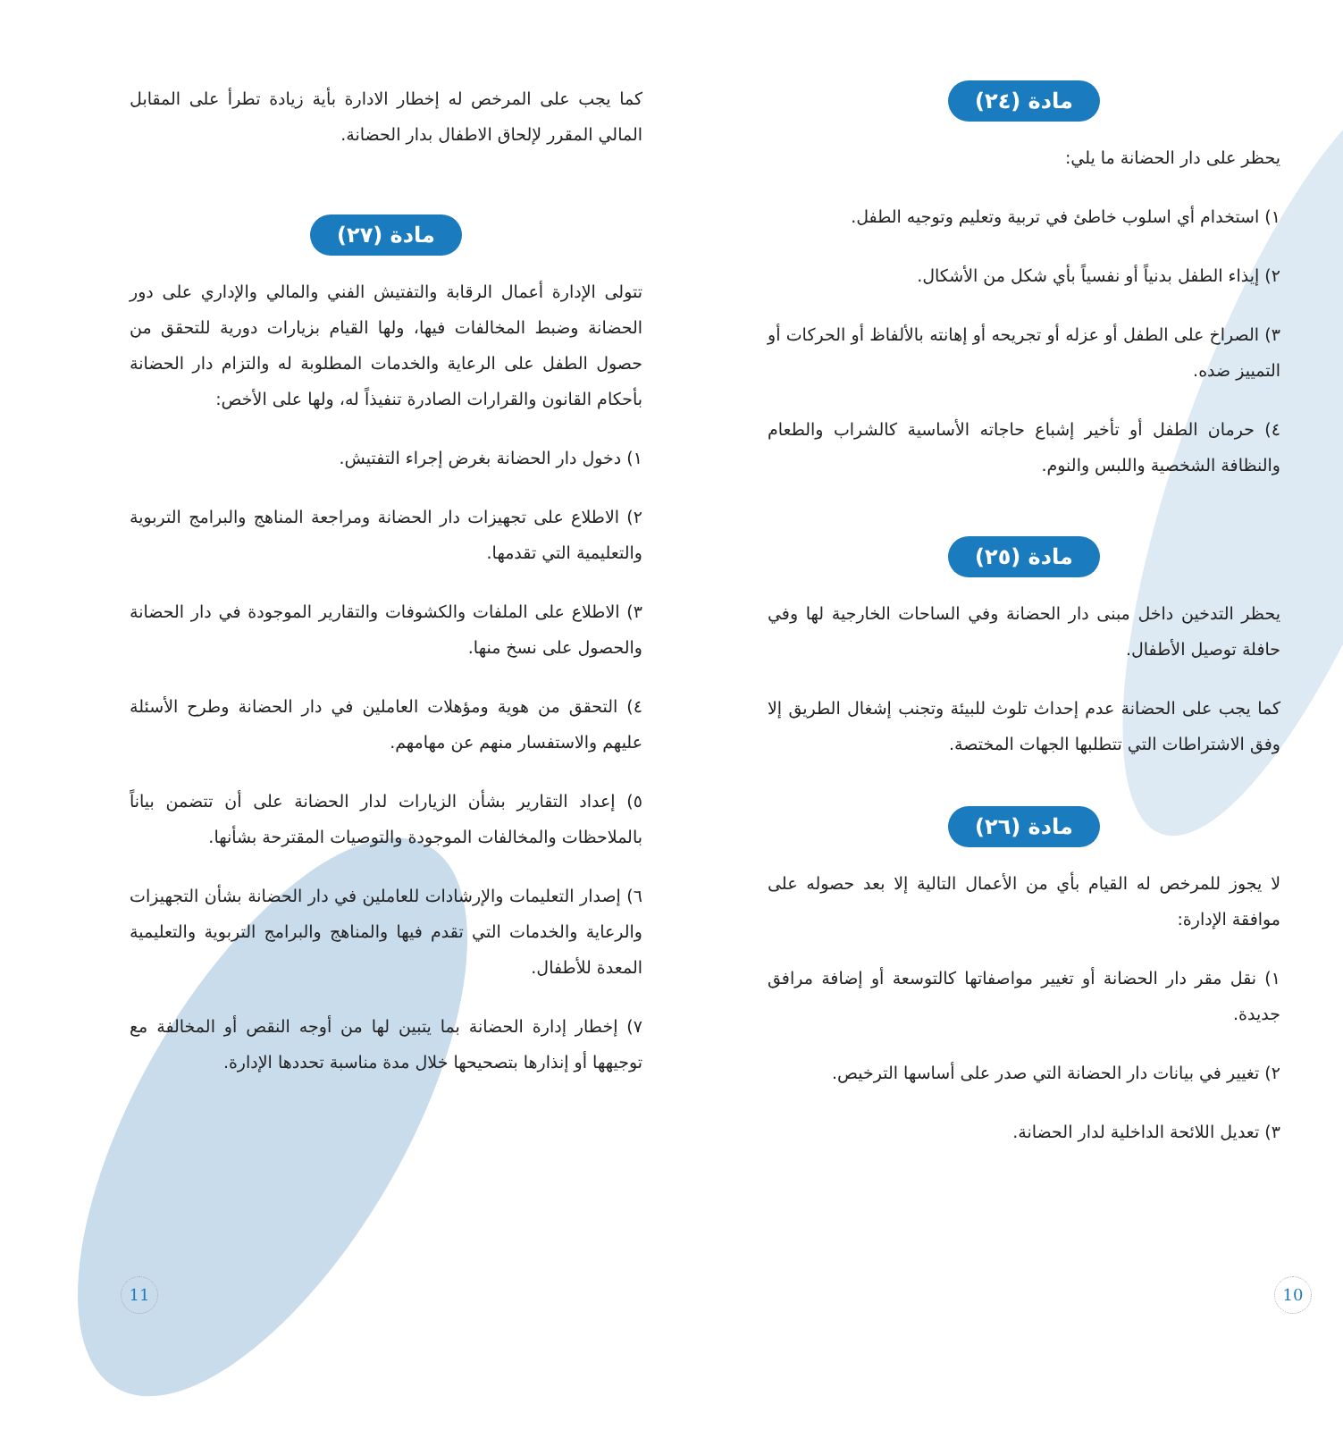مادة (٢٤)
يحظر على دار الحضانة ما يلي:
١) استخدام أي اسلوب خاطئ في تربية وتعليم وتوجيه الطفل.
٢) إيذاء الطفل بدنياً أو نفسياً بأي شكل من الأشكال.
٣) الصراخ على الطفل أو عزله أو تجريحه أو إهانته بالألفاظ أو الحركات أو التمييز ضده.
٤) حرمان الطفل أو تأخير إشباع حاجاته الأساسية كالشراب والطعام والنظافة الشخصية واللبس والنوم.
مادة (٢٥)
يحظر التدخين داخل مبنى دار الحضانة وفي الساحات الخارجية لها وفي حافلة توصيل الأطفال.
كما يجب على الحضانة عدم إحداث تلوث للبيئة وتجنب إشغال الطريق إلا وفق الاشتراطات التي تتطلبها الجهات المختصة.
مادة (٢٦)
لا يجوز للمرخص له القيام بأي من الأعمال التالية إلا بعد حصوله على موافقة الإدارة:
١) نقل مقر دار الحضانة أو تغيير مواصفاتها كالتوسعة أو إضافة مرافق جديدة.
٢) تغيير في بيانات دار الحضانة التي صدر على أساسها الترخيص.
٣) تعديل اللائحة الداخلية لدار الحضانة.
كما يجب على المرخص له إخطار الادارة بأية زيادة تطرأ على المقابل المالي المقرر لإلحاق الاطفال بدار الحضانة.
مادة (٢٧)
تتولى الإدارة أعمال الرقابة والتفتيش الفني والمالي والإداري على دور الحضانة وضبط المخالفات فيها، ولها القيام بزيارات دورية للتحقق من حصول الطفل على الرعاية والخدمات المطلوبة له والتزام دار الحضانة بأحكام القانون والقرارات الصادرة تنفيذاً له، ولها على الأخص:
١) دخول دار الحضانة بغرض إجراء التفتيش.
٢) الاطلاع على تجهيزات دار الحضانة ومراجعة المناهج والبرامج التربوية والتعليمية التي تقدمها.
٣) الاطلاع على الملفات والكشوفات والتقارير الموجودة في دار الحضانة والحصول على نسخ منها.
٤) التحقق من هوية ومؤهلات العاملين في دار الحضانة وطرح الأسئلة عليهم والاستفسار منهم عن مهامهم.
٥) إعداد التقارير بشأن الزيارات لدار الحضانة على أن تتضمن بياناً بالملاحظات والمخالفات الموجودة والتوصيات المقترحة بشأنها.
٦) إصدار التعليمات والإرشادات للعاملين في دار الحضانة بشأن التجهيزات والرعاية والخدمات التي تقدم فيها والمناهج والبرامج التربوية والتعليمية المعدة للأطفال.
٧) إخطار إدارة الحضانة بما يتبين لها من أوجه النقص أو المخالفة مع توجيهها أو إنذارها بتصحيحها خلال مدة مناسبة تحددها الإدارة.
10 11